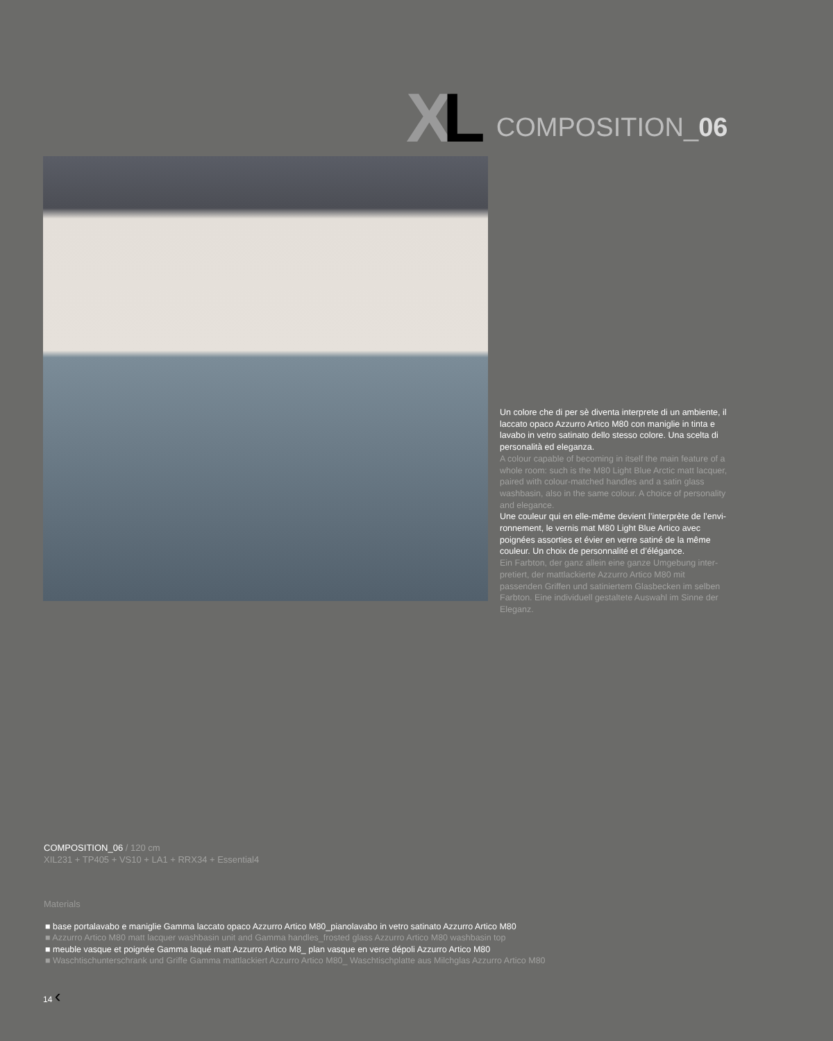XL
COMPOSITION_06
Un colore che di per sè diventa interprete di un ambiente, il laccato opaco Azzurro Artico M80 con maniglie in tinta e lavabo in vetro satinato dello stesso colore. Una scelta di personalità ed eleganza.
A colour capable of becoming in itself the main feature of a whole room: such is the M80 Light Blue Arctic matt lacquer, paired with colour-matched handles and a satin glass washbasin, also in the same colour. A choice of personality and elegance.
Une couleur qui en elle-même devient l’interprète de l’envi-ronnement, le vernis mat M80 Light Blue Artico avec poignées assorties et évier en verre satiné de la même couleur. Un choix de personnalité et d’élégance.
Ein Farbton, der ganz allein eine ganze Umgebung inter-pretiert, der mattlackierte Azzurro Artico M80 mit passenden Griffen und satiniertem Glasbecken im selben Farbton. Eine individuell gestaltete Auswahl im Sinne der Eleganz.
COMPOSITION_06 / 120 cm
XIL231 + TP405 + VS10 + LA1 + RRX34 + Essential4
Materials
■ base portalavabo e maniglie Gamma laccato opaco Azzurro Artico M80_pianolavabo in vetro satinato Azzurro Artico M80
■ Azzurro Artico M80 matt lacquer washbasin unit and Gamma handles_frosted glass Azzurro Artico M80 washbasin top
■ meuble vasque et poignée Gamma laqué matt Azzurro Artico M8_ plan vasque en verre dépoli Azzurro Artico M80
■ Waschtischunterschrank und Griffe Gamma mattlackiert Azzurro Artico M80_ Waschtischplatte aus Milchglas Azzurro Artico M80
14 ‹